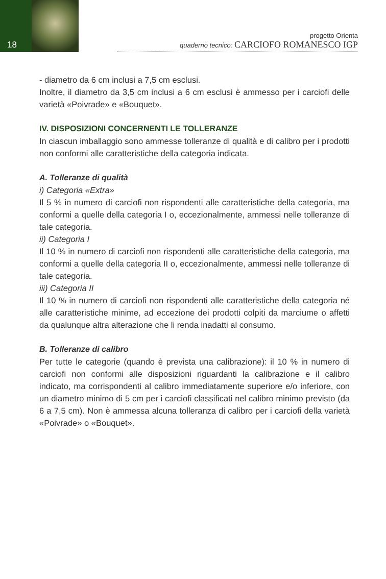18
progetto Orienta
quaderno tecnico: CARCIOFO ROMANESCO IGP
- diametro da 6 cm inclusi a 7,5 cm esclusi.
Inoltre, il diametro da 3,5 cm inclusi a 6 cm esclusi è ammesso per i carciofi delle varietà «Poivrade» e «Bouquet».
IV. DISPOSIZIONI CONCERNENTI LE TOLLERANZE
In ciascun imballaggio sono ammesse tolleranze di qualità e di calibro per i prodotti non conformi alle caratteristiche della categoria indicata.
A. Tolleranze di qualità
i) Categoria «Extra»
Il 5 % in numero di carciofi non rispondenti alle caratteristiche della categoria, ma conformi a quelle della categoria I o, eccezionalmente, ammessi nelle tolleranze di tale categoria.
ii) Categoria I
Il 10 % in numero di carciofi non rispondenti alle caratteristiche della categoria, ma conformi a quelle della categoria II o, eccezionalmente, ammessi nelle tolleranze di tale categoria.
iii) Categoria II
Il 10 % in numero di carciofi non rispondenti alle caratteristiche della categoria né alle caratteristiche minime, ad eccezione dei prodotti colpiti da marciume o affetti da qualunque altra alterazione che li renda inadatti al consumo.
B. Tolleranze di calibro
Per tutte le categorie (quando è prevista una calibrazione): il 10 % in numero di carciofi non conformi alle disposizioni riguardanti la calibrazione e il calibro indicato, ma corrispondenti al calibro immediatamente superiore e/o inferiore, con un diametro minimo di 5 cm per i carciofi classificati nel calibro minimo previsto (da 6 a 7,5 cm). Non è ammessa alcuna tolleranza di calibro per i carciofi della varietà «Poivrade» o «Bouquet».